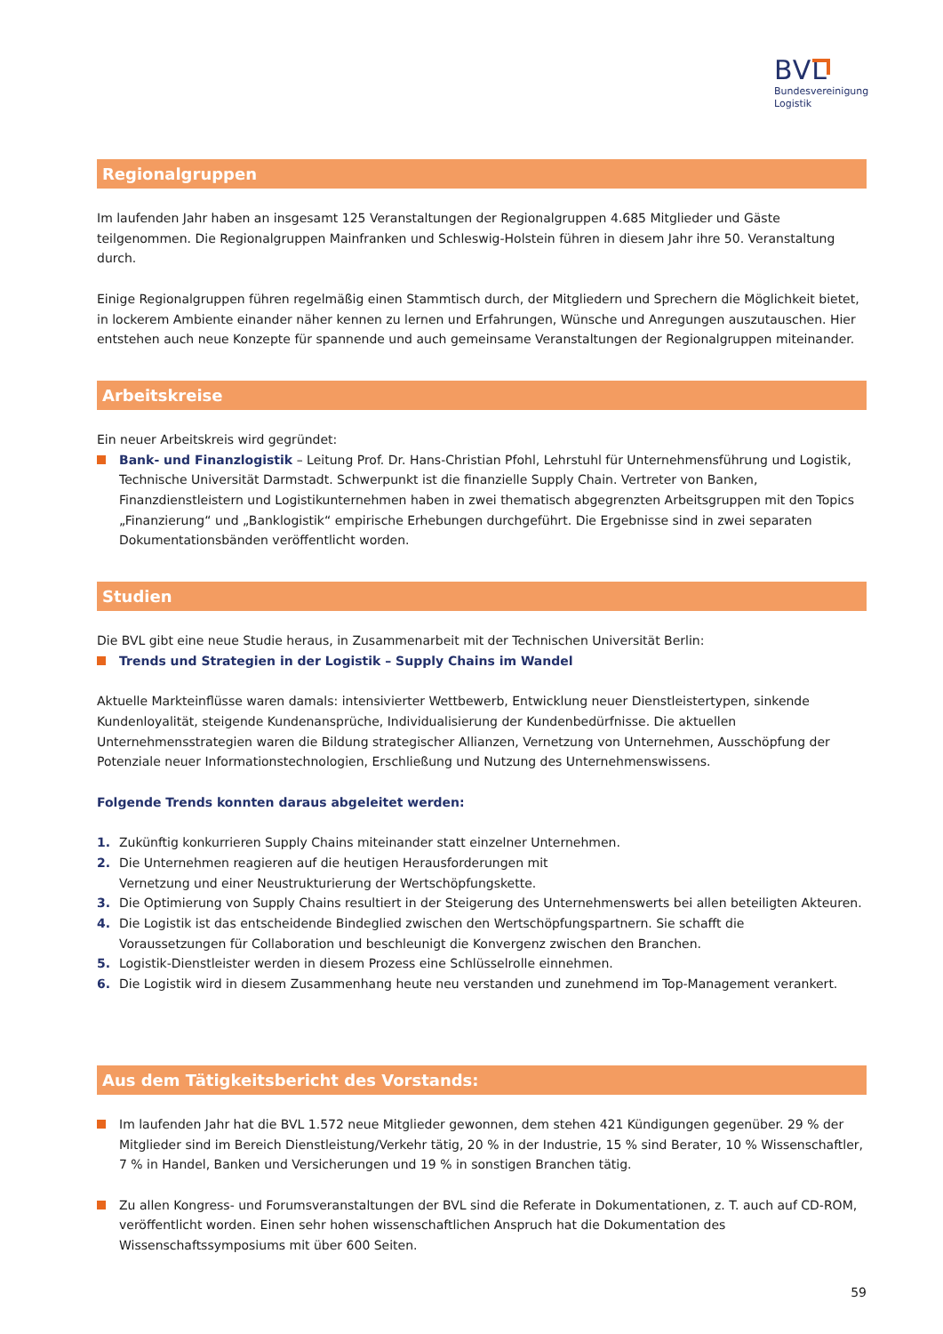BVL
Bundesvereinigung
Logistik
Regionalgruppen
Im laufenden Jahr haben an insgesamt 125 Veranstaltungen der Regionalgruppen 4.685 Mitglieder und Gäste teilgenommen. Die Regionalgruppen Mainfranken und Schleswig-Holstein führen in diesem Jahr ihre 50. Veranstaltung durch.
Einige Regionalgruppen führen regelmäßig einen Stammtisch durch, der Mitgliedern und Sprechern die Möglichkeit bietet, in lockerem Ambiente einander näher kennen zu lernen und Erfahrungen, Wünsche und Anregungen auszutauschen. Hier entstehen auch neue Konzepte für spannende und auch gemeinsame Veranstaltungen der Regionalgruppen miteinander.
Arbeitskreise
Ein neuer Arbeitskreis wird gegründet:
Bank- und Finanzlogistik – Leitung Prof. Dr. Hans-Christian Pfohl, Lehrstuhl für Unternehmensführung und Logistik, Technische Universität Darmstadt. Schwerpunkt ist die finanzielle Supply Chain. Vertreter von Banken, Finanzdienstleistern und Logistikunternehmen haben in zwei thematisch abgegrenzten Arbeitsgruppen mit den Topics „Finanzierung“ und „Banklogistik“ empirische Erhebungen durchgeführt. Die Ergebnisse sind in zwei separaten Dokumentationsbänden veröffentlicht worden.
Studien
Die BVL gibt eine neue Studie heraus, in Zusammenarbeit mit der Technischen Universität Berlin:
Trends und Strategien in der Logistik – Supply Chains im Wandel
Aktuelle Markteinflüsse waren damals: intensivierter Wettbewerb, Entwicklung neuer Dienstleistertypen, sinkende Kundenloyalität, steigende Kundenansprüche, Individualisierung der Kundenbedürfnisse. Die aktuellen Unternehmensstrategien waren die Bildung strategischer Allianzen, Vernetzung von Unternehmen, Ausschöpfung der Potenziale neuer Informationstechnologien, Erschließung und Nutzung des Unternehmenswissens.
Folgende Trends konnten daraus abgeleitet werden:
1. Zukünftig konkurrieren Supply Chains miteinander statt einzelner Unternehmen.
2. Die Unternehmen reagieren auf die heutigen Herausforderungen mit
Vernetzung und einer Neustrukturierung der Wertschöpfungskette.
3. Die Optimierung von Supply Chains resultiert in der Steigerung des Unternehmenswerts bei allen beteiligten Akteuren.
4. Die Logistik ist das entscheidende Bindeglied zwischen den Wertschöpfungspartnern. Sie schafft die
Voraussetzungen für Collaboration und beschleunigt die Konvergenz zwischen den Branchen.
5. Logistik-Dienstleister werden in diesem Prozess eine Schlüsselrolle einnehmen.
6. Die Logistik wird in diesem Zusammenhang heute neu verstanden und zunehmend im Top-Management verankert.
Aus dem Tätigkeitsbericht des Vorstands:
Im laufenden Jahr hat die BVL 1.572 neue Mitglieder gewonnen, dem stehen 421 Kündigungen gegenüber. 29 % der Mitglieder sind im Bereich Dienstleistung/Verkehr tätig, 20 % in der Industrie, 15 % sind Berater, 10 % Wissenschaftler, 7 % in Handel, Banken und Versicherungen und 19 % in sonstigen Branchen tätig.
Zu allen Kongress- und Forumsveranstaltungen der BVL sind die Referate in Dokumentationen, z. T. auch auf CD-ROM, veröffentlicht worden. Einen sehr hohen wissenschaftlichen Anspruch hat die Dokumentation des Wissenschaftssymposiums mit über 600 Seiten.
59